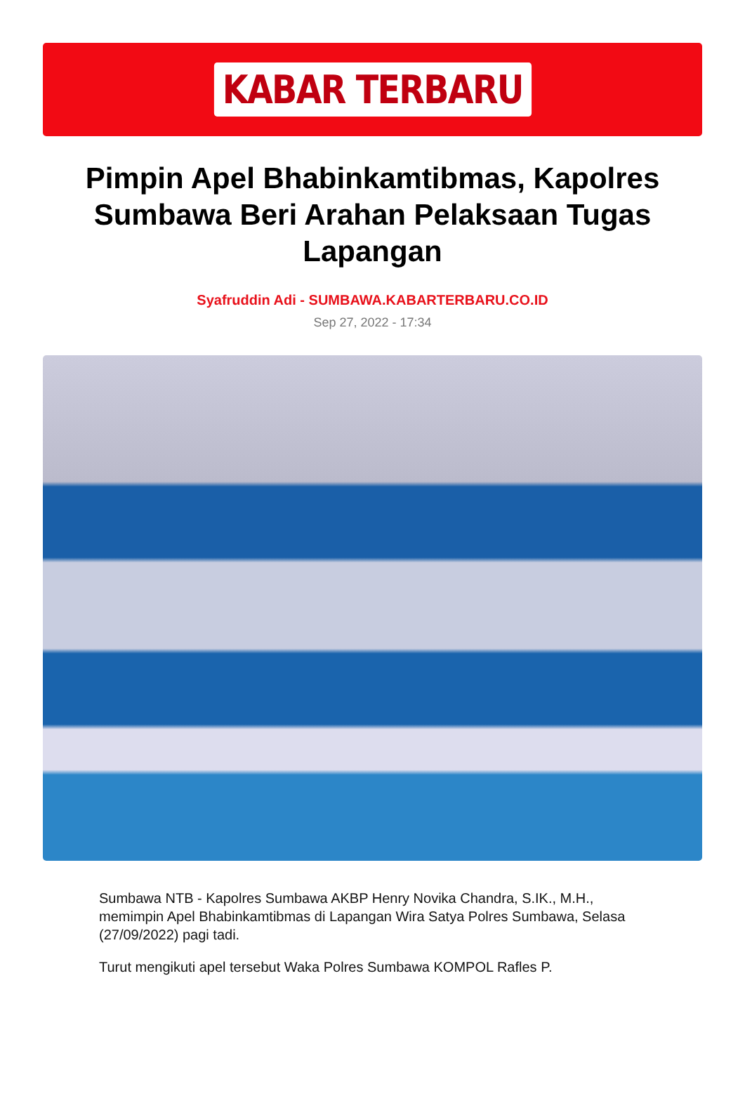KABAR TERBARU
Pimpin Apel Bhabinkamtibmas, Kapolres Sumbawa Beri Arahan Pelaksaan Tugas Lapangan
Syafruddin Adi - SUMBAWA.KABARTERBARU.CO.ID
Sep 27, 2022 - 17:34
Sumbawa NTB - Kapolres Sumbawa AKBP Henry Novika Chandra, S.IK., M.H., memimpin Apel Bhabinkamtibmas di Lapangan Wira Satya Polres Sumbawa, Selasa (27/09/2022) pagi tadi.
Turut mengikuti apel tersebut Waka Polres Sumbawa KOMPOL Rafles P.